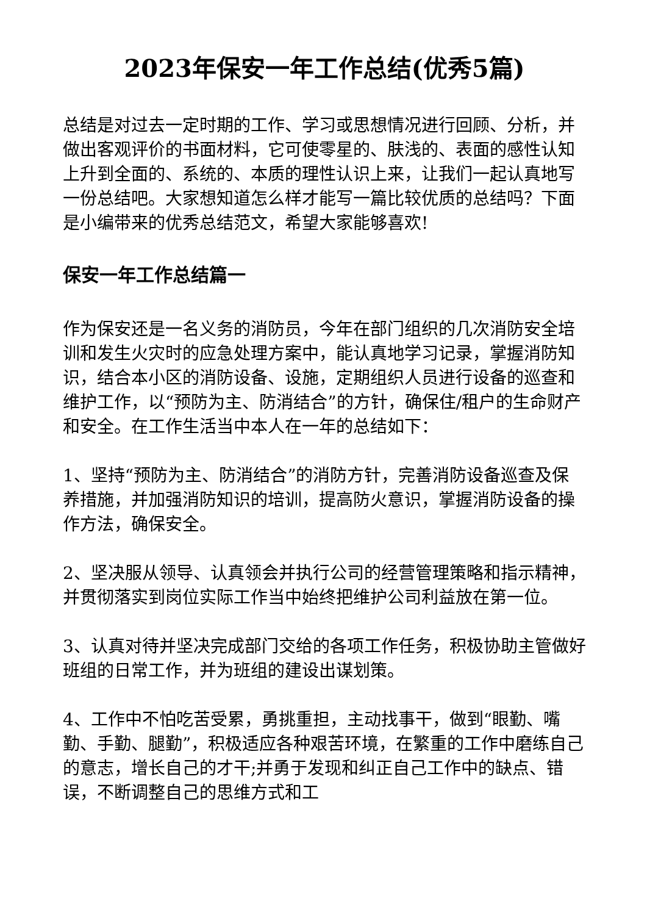2023年保安一年工作总结(优秀5篇)
总结是对过去一定时期的工作、学习或思想情况进行回顾、分析，并做出客观评价的书面材料，它可使零星的、肤浅的、表面的感性认知上升到全面的、系统的、本质的理性认识上来，让我们一起认真地写一份总结吧。大家想知道怎么样才能写一篇比较优质的总结吗？下面是小编带来的优秀总结范文，希望大家能够喜欢!
保安一年工作总结篇一
作为保安还是一名义务的消防员，今年在部门组织的几次消防安全培训和发生火灾时的应急处理方案中，能认真地学习记录，掌握消防知识，结合本小区的消防设备、设施，定期组织人员进行设备的巡查和维护工作，以“预防为主、防消结合”的方针，确保住/租户的生命财产和安全。在工作生活当中本人在一年的总结如下：
1、坚持“预防为主、防消结合”的消防方针，完善消防设备巡查及保养措施，并加强消防知识的培训，提高防火意识，掌握消防设备的操作方法，确保安全。
2、坚决服从领导、认真领会并执行公司的经营管理策略和指示精神，并贯彻落实到岗位实际工作当中始终把维护公司利益放在第一位。
3、认真对待并坚决完成部门交给的各项工作任务，积极协助主管做好班组的日常工作，并为班组的建设出谋划策。
4、工作中不怕吃苦受累，勇挑重担，主动找事干，做到“眼勤、嘴勤、手勤、腿勤”，积极适应各种艰苦环境，在繁重的工作中磨练自己的意志，增长自己的才干;并勇于发现和纠正自己工作中的缺点、错误，不断调整自己的思维方式和工